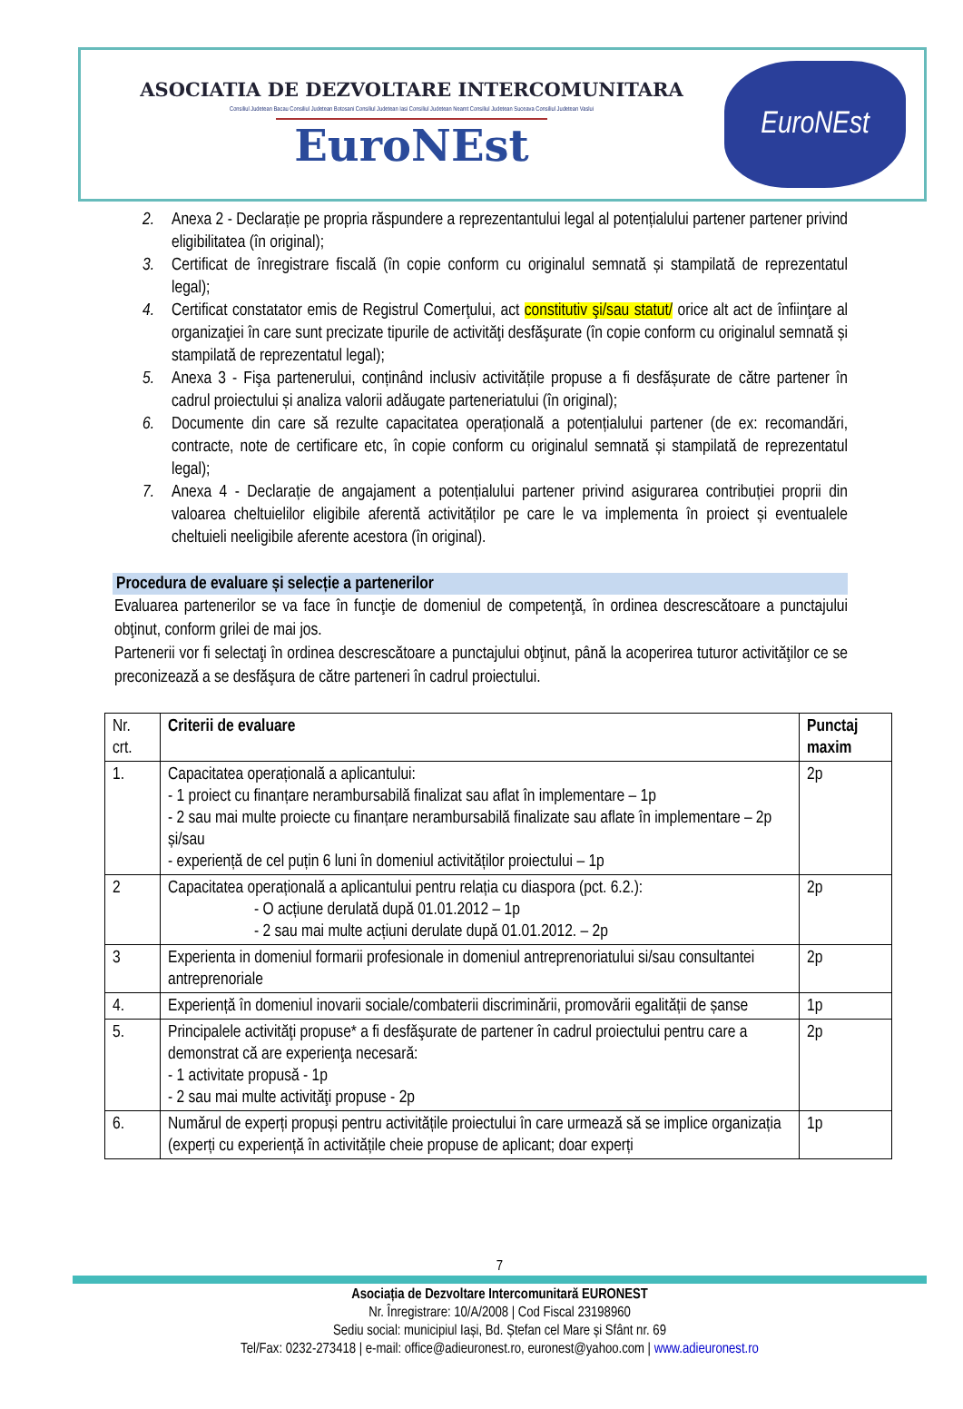ASOCIATIA DE DEZVOLTARE INTERCOMUNITARA
Consiliul Judetean Bacau Consiliul Judetean Botosani Consiliul Judetean Iasi Consiliul Judetean Neamt Consiliul Judetean Suceava Consiliul Judetean Vaslui
EuroNEst
EuroNEst
2. Anexa 2 - Declarație pe propria răspundere a reprezentantului legal al potențialului partener partener privind eligibilitatea (în original);
3. Certificat de înregistrare fiscală (în copie conform cu originalul semnată și stampilată de reprezentatul legal);
4. Certificat constatator emis de Registrul Comerţului, act constitutiv şi/sau statut/ orice alt act de înfiinţare al organizaţiei în care sunt precizate tipurile de activităţi desfăşurate (în copie conform cu originalul semnată și stampilată de reprezentatul legal);
5. Anexa 3 - Fişa partenerului, conținând inclusiv activitățile propuse a fi desfășurate de către partener în cadrul proiectului și analiza valorii adăugate parteneriatului (în original);
6. Documente din care să rezulte capacitatea operațională a potențialului partener (de ex: recomandări, contracte, note de certificare etc, în copie conform cu originalul semnată și stampilată de reprezentatul legal);
7. Anexa 4 - Declarație de angajament a potențialului partener privind asigurarea contribuției proprii din valoarea cheltuielilor eligibile aferentă activităților pe care le va implementa în proiect și eventualele cheltuieli neeligibile aferente acestora (în original).
Procedura de evaluare și selecție a partenerilor
Evaluarea partenerilor se va face în funcţie de domeniul de competenţă, în ordinea descrescătoare a punctajului obţinut, conform grilei de mai jos.
Partenerii vor fi selectaţi în ordinea descrescătoare a punctajului obţinut, până la acoperirea tuturor activităţilor ce se preconizează a se desfăşura de către parteneri în cadrul proiectului.
| Nr. crt. | Criterii de evaluare | Punctaj maxim |
| --- | --- | --- |
| 1. | Capacitatea operațională a aplicantului: - 1 proiect cu finanțare nerambursabilă finalizat sau aflat în implementare – 1p - 2 sau mai multe proiecte cu finanțare nerambursabilă finalizate sau aflate în implementare – 2p și/sau - experiență de cel puțin 6 luni în domeniul activităților proiectului – 1p | 2p |
| 2 | Capacitatea operațională a aplicantului pentru relația cu diaspora (pct. 6.2.): - O acțiune derulată după 01.01.2012 – 1p - 2 sau mai multe acțiuni derulate după 01.01.2012. – 2p | 2p |
| 3 | Experienta in domeniul formarii profesionale in domeniul antreprenoriatului si/sau consultantei antreprenoriale | 2p |
| 4. | Experiență în domeniul inovarii sociale/combaterii discriminării, promovării egalității de șanse | 1p |
| 5. | Principalele activităţi propuse* a fi desfăşurate de partener în cadrul proiectului pentru care a demonstrat că are experienţa necesară: - 1 activitate propusă - 1p - 2 sau mai multe activităţi propuse - 2p | 2p |
| 6. | Numărul de experți propuși pentru activitățile proiectului în care urmează să se implice organizația (experți cu experiență în activitățile cheie propuse de aplicant; doar experți | 1p |
7
Asociația de Dezvoltare Intercomunitară EURONEST
Nr. Înregistrare: 10/A/2008 | Cod Fiscal 23198960
Sediu social: municipiul Iași, Bd. Ștefan cel Mare și Sfânt nr. 69
Tel/Fax: 0232-273418 | e-mail: office@adieuronest.ro, euronest@yahoo.com | www.adieuronest.ro